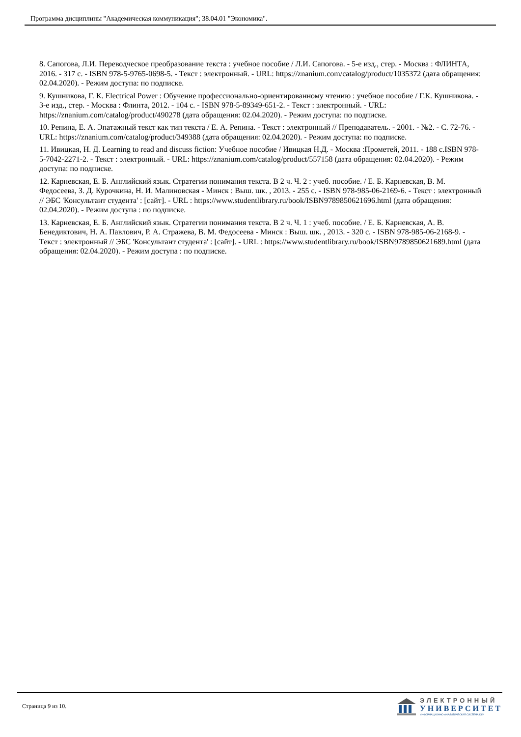Программа дисциплины "Академическая коммуникация"; 38.04.01 "Экономика".
8. Сапогова, Л.И. Переводческое преобразование текста : учебное пособие / Л.И. Сапогова. - 5-е изд., стер. - Москва : ФЛИНТА, 2016. - 317 с. - ISBN 978-5-9765-0698-5. - Текст : электронный. - URL: https://znanium.com/catalog/product/1035372 (дата обращения: 02.04.2020). - Режим доступа: по подписке.
9. Кушникова, Г. К. Electrical Power : Обучение профессионально-ориентированному чтению : учебное пособие / Г.К. Кушникова. - 3-е изд., стер. - Москва : Флинта, 2012. - 104 с. - ISBN 978-5-89349-651-2. - Текст : электронный. - URL: https://znanium.com/catalog/product/490278 (дата обращения: 02.04.2020). - Режим доступа: по подписке.
10. Репина, Е. А. Эпатажный текст как тип текста / Е. А. Репина. - Текст : электронный // Преподаватель. - 2001. - №2. - С. 72-76. - URL: https://znanium.com/catalog/product/349388 (дата обращения: 02.04.2020). - Режим доступа: по подписке.
11. Ивицкая, Н. Д. Learning to read and discuss fiction: Учебное пособие / Ивицкая Н.Д. - Москва :Прометей, 2011. - 188 с.ISBN 978-5-7042-2271-2. - Текст : электронный. - URL: https://znanium.com/catalog/product/557158 (дата обращения: 02.04.2020). - Режим доступа: по подписке.
12. Карневская, Е. Б. Английский язык. Стратегии понимания текста. В 2 ч. Ч. 2 : учеб. пособие. / Е. Б. Карневская, В. М. Федосеева, З. Д. Курочкина, Н. И. Малиновская - Минск : Выш. шк. , 2013. - 255 с. - ISBN 978-985-06-2169-6. - Текст : электронный // ЭБС 'Консультант студента' : [сайт]. - URL : https://www.studentlibrary.ru/book/ISBN9789850621696.html (дата обращения: 02.04.2020). - Режим доступа : по подписке.
13. Карневская, Е. Б. Английский язык. Стратегии понимания текста. В 2 ч. Ч. 1 : учеб. пособие. / Е. Б. Карневская, А. В. Бенедиктович, Н. А. Павлович, Р. А. Стражева, В. М. Федосеева - Минск : Выш. шк. , 2013. - 320 с. - ISBN 978-985-06-2168-9. - Текст : электронный // ЭБС 'Консультант студента' : [сайт]. - URL : https://www.studentlibrary.ru/book/ISBN9789850621689.html (дата обращения: 02.04.2020). - Режим доступа : по подписке.
Страница 9 из 10.
ЭЛЕКТРОННЫЙ
УНИВЕРСИТЕТ
ИНФОРМАЦИОННО-АНАЛИТИЧЕСКАЯ СИСТЕМА КФУ